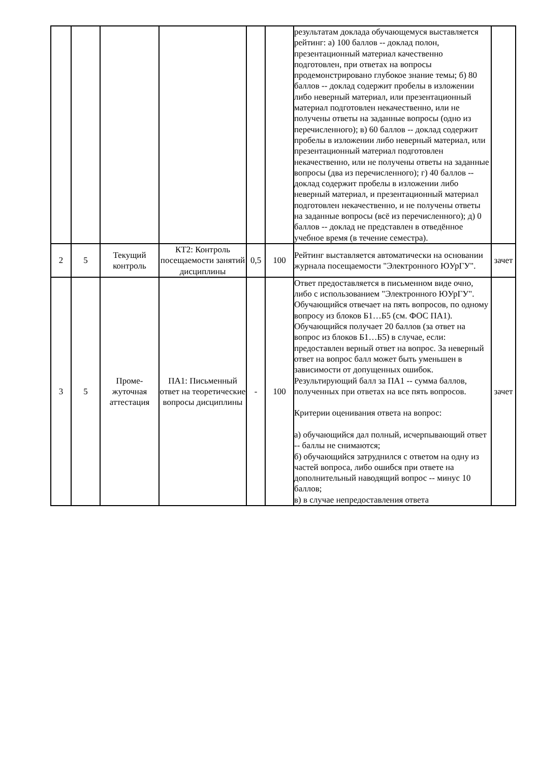| | | | | | | результатам доклада обучающемуся выставляется рейтинг: а) 100 баллов -- доклад полон, презентационный материал качественно подготовлен, при ответах на вопросы продемонстрировано глубокое знание темы; б) 80 баллов -- доклад содержит пробелы в изложении либо неверный материал, или презентационный материал подготовлен некачественно, или не получены ответы на заданные вопросы (одно из перечисленного); в) 60 баллов -- доклад содержит пробелы в изложении либо неверный материал, или презентационный материал подготовлен некачественно, или не получены ответы на заданные вопросы (два из перечисленного); г) 40 баллов -- доклад содержит пробелы в изложении либо неверный материал, и презентационный материал подготовлен некачественно, и не получены ответы на заданные вопросы (всё из перечисленного); д) 0 баллов -- доклад не представлен в отведённое учебное время (в течение семестра). | |
| 2 | 5 | Текущий контроль | КТ2: Контроль посещаемости занятий дисциплины | 0,5 | 100 | Рейтинг выставляется автоматически на основании журнала посещаемости "Электронного ЮУрГУ". | зачет |
| 3 | 5 | Проме-жуточная аттестация | ПА1: Письменный ответ на теоретические вопросы дисциплины | - | 100 | Ответ предоставляется в письменном виде очно, либо с использованием "Электронного ЮУрГУ". Обучающийся отвечает на пять вопросов, по одному вопросу из блоков Б1…Б5 (см. ФОС ПА1). Обучающийся получает 20 баллов (за ответ на вопрос из блоков Б1…Б5) в случае, если: предоставлен верный ответ на вопрос. За неверный ответ на вопрос балл может быть уменьшен в зависимости от допущенных ошибок. Результирующий балл за ПА1 -- сумма баллов, полученных при ответах на все пять вопросов. Критерии оценивания ответа на вопрос: а) обучающийся дал полный, исчерпывающий ответ -- баллы не снимаются; б) обучающийся затруднился с ответом на одну из частей вопроса, либо ошибся при ответе на дополнительный наводящий вопрос -- минус 10 баллов; в) в случае непредоставления ответа | зачет |